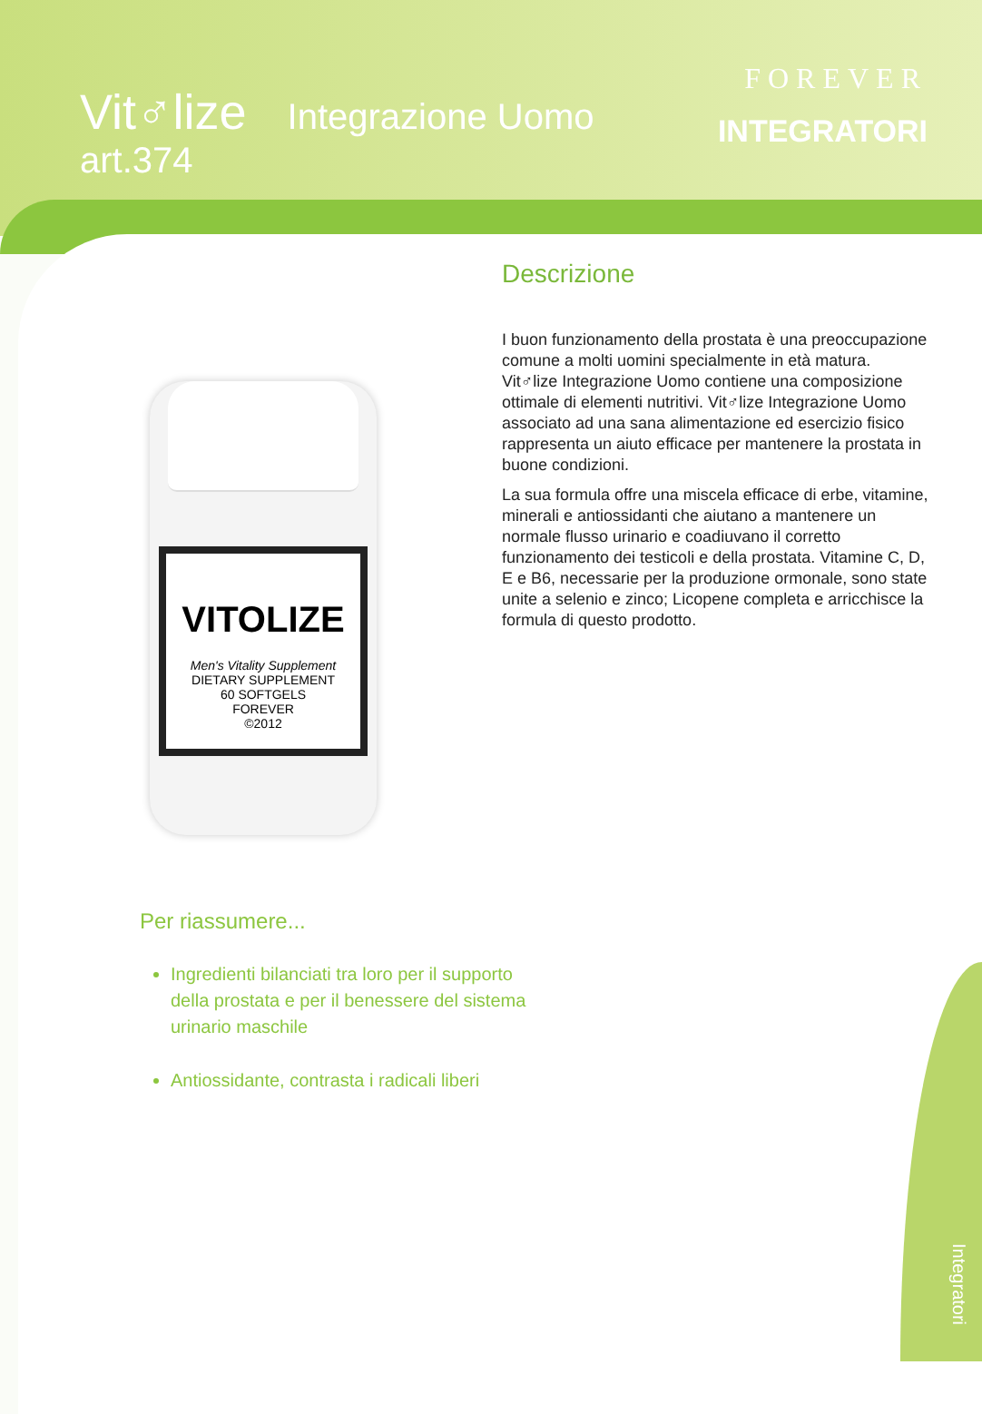Vit♂lize Integrazione Uomo
art.374
FOREVER
INTEGRATORI
Descrizione
I buon funzionamento della prostata è una preoccupazione comune a molti uomini specialmente in età matura. Vit♂lize Integrazione Uomo contiene una composizione ottimale di elementi nutritivi. Vit♂lize Integrazione Uomo associato ad una sana alimentazione ed esercizio fisico rappresenta un aiuto efficace per mantenere la prostata in buone condizioni.
La sua formula offre una miscela efficace di erbe, vitamine, minerali e antiossidanti che aiutano a mantenere un normale flusso urinario e coadiuvano il corretto funzionamento dei testicoli e della prostata. Vitamine C, D, E e B6, necessarie per la produzione ormonale, sono state unite a selenio e zinco; Licopene completa e arricchisce la formula di questo prodotto.
VITOLIZE
Men's Vitality Supplement
DIETARY SUPPLEMENT
60 SOFTGELS
FOREVER
©2012
Per riassumere...
Ingredienti bilanciati tra loro per il supporto della prostata e per il benessere del sistema urinario maschile
Antiossidante, contrasta i radicali liberi
Integratori